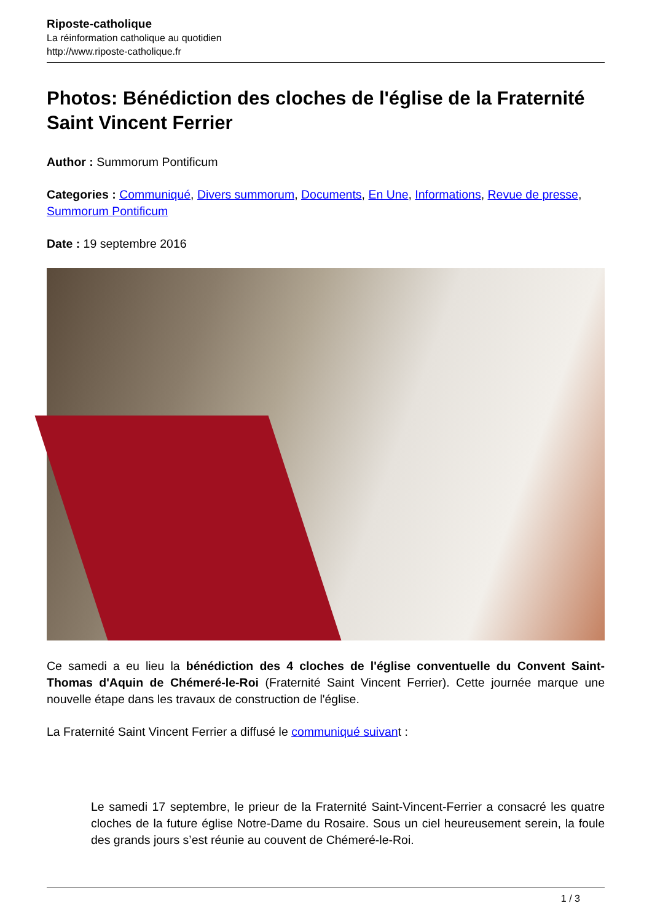Riposte-catholique
La réinformation catholique au quotidien
http://www.riposte-catholique.fr
Photos: Bénédiction des cloches de l'église de la Fraternité Saint Vincent Ferrier
Author : Summorum Pontificum
Categories : Communiqué, Divers summorum, Documents, En Une, Informations, Revue de presse, Summorum Pontificum
Date : 19 septembre 2016
Ce samedi a eu lieu la bénédiction des 4 cloches de l'église conventuelle du Convent Saint-Thomas d'Aquin de Chémeré-le-Roi (Fraternité Saint Vincent Ferrier). Cette journée marque une nouvelle étape dans les travaux de construction de l'église.
La Fraternité Saint Vincent Ferrier a diffusé le communiqué suivant :
Le samedi 17 septembre, le prieur de la Fraternité Saint-Vincent-Ferrier a consacré les quatre cloches de la future église Notre-Dame du Rosaire. Sous un ciel heureusement serein, la foule des grands jours s’est réunie au couvent de Chémeré-le-Roi.
1 / 3